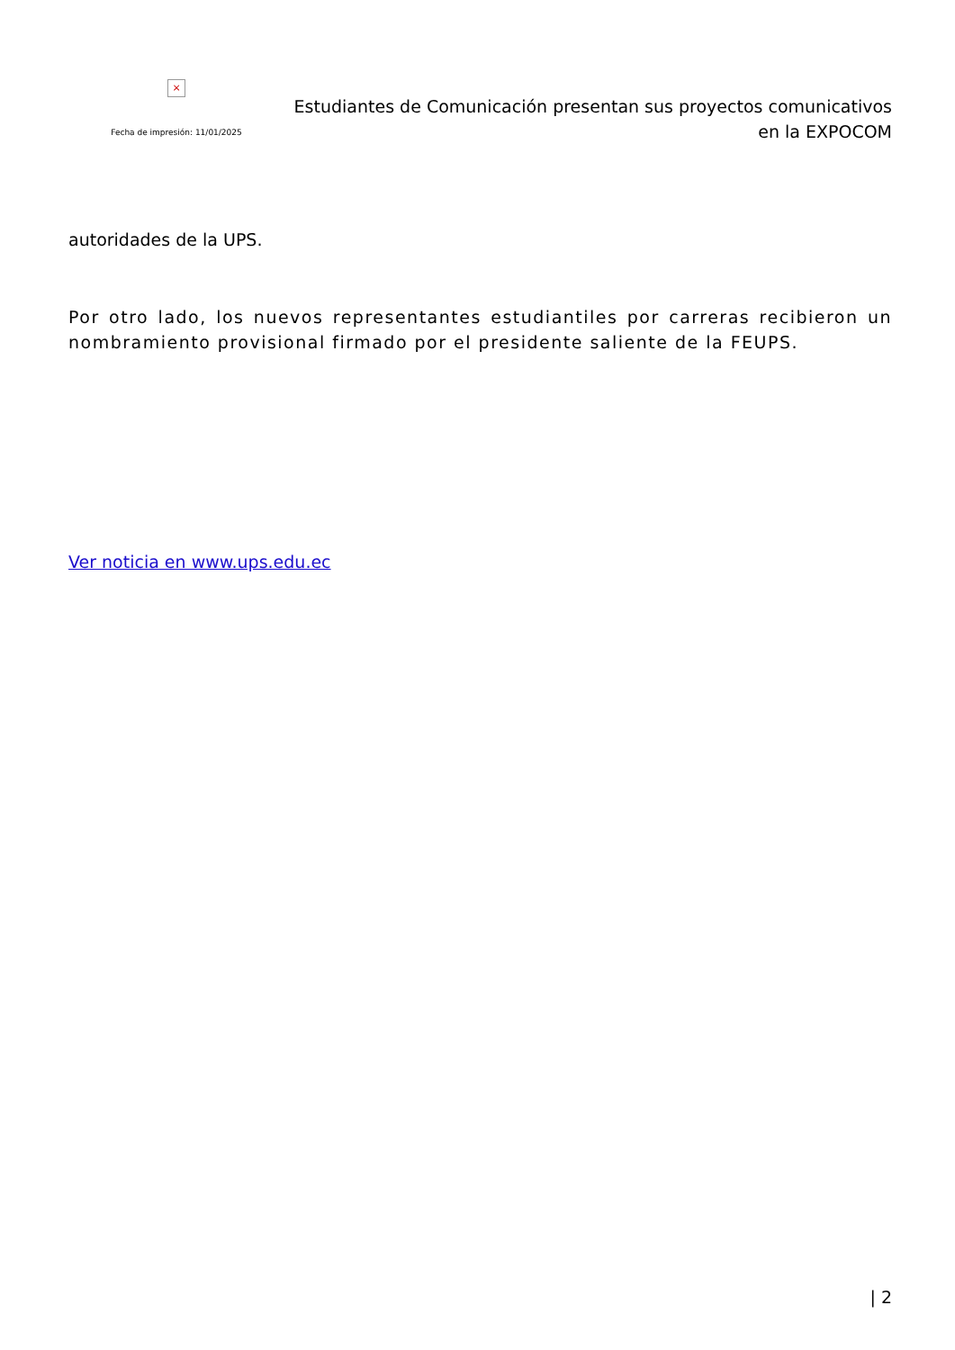×
Fecha de impresión: 11/01/2025
Estudiantes de Comunicación presentan sus proyectos comunicativos
en la EXPOCOM
autoridades de la UPS.
Por otro lado, los nuevos representantes estudiantiles por carreras recibieron un nombramiento provisional firmado por el presidente saliente de la FEUPS.
Ver noticia en www.ups.edu.ec
| 2